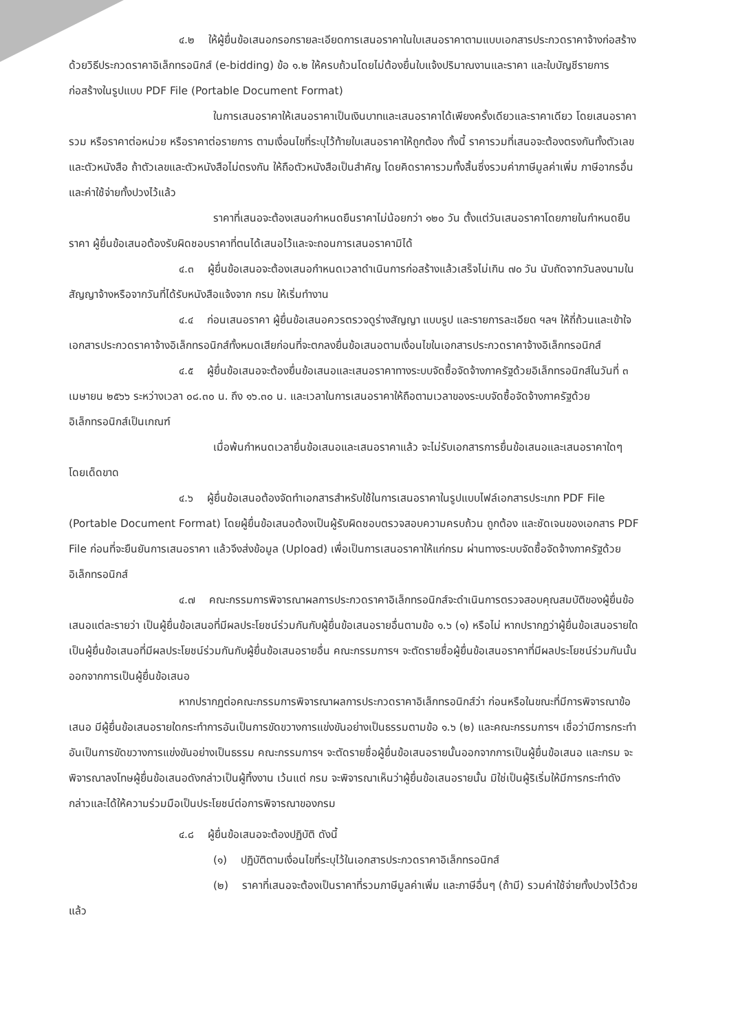๔.๒ ให้ผู้ยื่นข้อเสนอกรอกรายละเอียดการเสนอราคาในใบเสนอราคาตามแบบเอกสารประกวดราคาจ้างก่อสร้างด้วยวิธีประกวดราคาอิเล็กทรอนิกส์ (e-bidding) ข้อ ๑.๒ ให้ครบถ้วนโดยไม่ต้องยื่นใบแจ้งปริมาณงานและราคา และใบบัญชีรายการก่อสร้างในรูปแบบ PDF File (Portable Document Format)
ในการเสนอราคาให้เสนอราคาเป็นเงินบาทและเสนอราคาได้เพียงครั้งเดียวและราคาเดียว โดยเสนอราคารวม หรือราคาต่อหน่วย หรือราคาต่อรายการ ตามเงื่อนไขที่ระบุไว้ท้ายใบเสนอราคาให้ถูกต้อง ทั้งนี้ ราคารวมที่เสนอจะต้องตรงกันทั้งตัวเลขและตัวหนังสือ ถ้าตัวเลขและตัวหนังสือไม่ตรงกัน ให้ถือตัวหนังสือเป็นสำคัญ โดยคิดราคารวมทั้งสิ้นซึ่งรวมค่าภาษีมูลค่าเพิ่ม ภาษีอากรอื่น และค่าใช้จ่ายทั้งปวงไว้แล้ว
ราคาที่เสนอจะต้องเสนอกำหนดยืนราคาไม่น้อยกว่า ๑๒๐ วัน ตั้งแต่วันเสนอราคาโดยภายในกำหนดยืนราคา ผู้ยื่นข้อเสนอต้องรับผิดชอบราคาที่ตนได้เสนอไว้และจะถอนการเสนอราคามิได้
๔.๓ ผู้ยื่นข้อเสนอจะต้องเสนอกำหนดเวลาดำเนินการก่อสร้างแล้วเสร็จไม่เกิน ๗๐ วัน นับถัดจากวันลงนามในสัญญาจ้างหรือจากวันที่ได้รับหนังสือแจ้งจาก กรม ให้เริ่มทำงาน
๔.๔ ก่อนเสนอราคา ผู้ยื่นข้อเสนอควรตรวจดูร่างสัญญา แบบรูป และรายการละเอียด ฯลฯ ให้ถี่ถ้วนและเข้าใจเอกสารประกวดราคาจ้างอิเล็กทรอนิกส์ทั้งหมดเสียก่อนที่จะตกลงยื่นข้อเสนอตามเงื่อนไขในเอกสารประกวดราคาจ้างอิเล็กทรอนิกส์
๔.๕ ผู้ยื่นข้อเสนอจะต้องยื่นข้อเสนอและเสนอราคาทางระบบจัดซื้อจัดจ้างภาครัฐด้วยอิเล็กทรอนิกส์ในวันที่ ๓ เมษายน ๒๕๖๖ ระหว่างเวลา ๐๘.๓๐ น. ถึง ๑๖.๓๐ น. และเวลาในการเสนอราคาให้ถือตามเวลาของระบบจัดซื้อจัดจ้างภาครัฐด้วยอิเล็กทรอนิกส์เป็นเกณฑ์
เมื่อพ้นกำหนดเวลายื่นข้อเสนอและเสนอราคาแล้ว จะไม่รับเอกสารการยื่นข้อเสนอและเสนอราคาใดๆ โดยเด็ดขาด
๔.๖ ผู้ยื่นข้อเสนอต้องจัดทำเอกสารสำหรับใช้ในการเสนอราคาในรูปแบบไฟล์เอกสารประเภท PDF File (Portable Document Format) โดยผู้ยื่นข้อเสนอต้องเป็นผู้รับผิดชอบตรวจสอบความครบถ้วน ถูกต้อง และชัดเจนของเอกสาร PDF File ก่อนที่จะยืนยันการเสนอราคา แล้วจึงส่งข้อมูล (Upload) เพื่อเป็นการเสนอราคาให้แก่กรม ผ่านทางระบบจัดซื้อจัดจ้างภาครัฐด้วยอิเล็กทรอนิกส์
๔.๗ คณะกรรมการพิจารณาผลการประกวดราคาอิเล็กทรอนิกส์จะดำเนินการตรวจสอบคุณสมบัติของผู้ยื่นข้อเสนอแต่ละรายว่า เป็นผู้ยื่นข้อเสนอที่มีผลประโยชน์ร่วมกันกับผู้ยื่นข้อเสนอรายอื่นตามข้อ ๑.๖ (๑) หรือไม่ หากปรากฏว่าผู้ยื่นข้อเสนอรายใดเป็นผู้ยื่นข้อเสนอที่มีผลประโยชน์ร่วมกันกับผู้ยื่นข้อเสนอรายอื่น คณะกรรมการฯ จะตัดรายชื่อผู้ยื่นข้อเสนอราคาที่มีผลประโยชน์ร่วมกันนั้นออกจากการเป็นผู้ยื่นข้อเสนอ
หากปรากฏต่อคณะกรรมการพิจารณาผลการประกวดราคาอิเล็กทรอนิกส์ว่า ก่อนหรือในขณะที่มีการพิจารณาข้อเสนอ มีผู้ยื่นข้อเสนอรายใดกระทำการอันเป็นการขัดขวางการแข่งขันอย่างเป็นธรรมตามข้อ ๑.๖ (๒) และคณะกรรมการฯ เชื่อว่ามีการกระทำอันเป็นการขัดขวางการแข่งขันอย่างเป็นธรรม คณะกรรมการฯ จะตัดรายชื่อผู้ยื่นข้อเสนอรายนั้นออกจากการเป็นผู้ยื่นข้อเสนอ และกรม จะพิจารณาลงโทษผู้ยื่นข้อเสนอดังกล่าวเป็นผู้ทิ้งงาน เว้นแต่ กรม จะพิจารณาเห็นว่าผู้ยื่นข้อเสนอรายนั้น มิใช่เป็นผู้ริเริ่มให้มีการกระทำดังกล่าวและได้ให้ความร่วมมือเป็นประโยชน์ต่อการพิจารณาของกรม
๔.๘ ผู้ยื่นข้อเสนอจะต้องปฏิบัติ ดังนี้
(๑) ปฏิบัติตามเงื่อนไขที่ระบุไว้ในเอกสารประกวดราคาอิเล็กทรอนิกส์
(๒) ราคาที่เสนอจะต้องเป็นราคาที่รวมภาษีมูลค่าเพิ่ม และภาษีอื่นๆ (ถ้ามี) รวมค่าใช้จ่ายทั้งปวงไว้ด้วยแล้ว